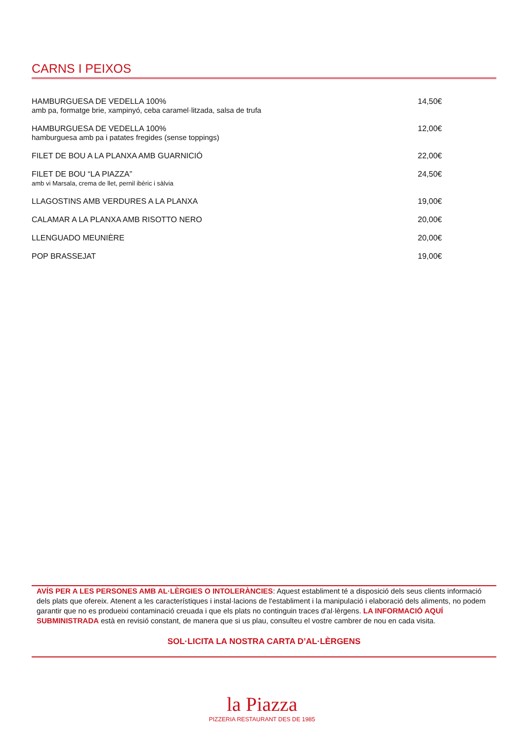CARNS I PEIXOS
HAMBURGUESA DE VEDELLA 100%
amb pa, formatge brie, xampinyó, ceba caramel·litzada, salsa de trufa
14,50€
HAMBURGUESA DE VEDELLA 100%
hamburguesa amb pa i patates fregides (sense toppings)
12,00€
FILET DE BOU A LA PLANXA AMB GUARNICIÓ
22,00€
FILET DE BOU “LA PIAZZA”
amb vi Marsala, crema de llet, pernil ibèric i sàlvia
24,50€
LLAGOSTINS AMB VERDURES A LA PLANXA
19,00€
CALAMAR A LA PLANXA AMB RISOTTO NERO
20,00€
LLENGUADO MEUNIÈRE 20,00€
POP BRASSEJAT 19,00€
AVÍS PER A LES PERSONES AMB AL·LÈRGIES O INTOLERÀNCIES: Aquest establiment té a disposició dels seus clients informació dels plats que ofereix. Atenent a les característiques i instal·lacions de l'establiment i la manipulació i elaboració dels aliments, no podem garantir que no es produeixi contaminació creuada i que els plats no continguin traces d'al·lèrgens. LA INFORMACIÓ AQUÍ SUBMINISTRADA està en revisió constant, de manera que si us plau, consulteu el vostre cambrer de nou en cada visita.
SOL·LICITA LA NOSTRA CARTA D’AL·LÈRGENS
la Piazza
PIZZERIA RESTAURANT DES DE 1985